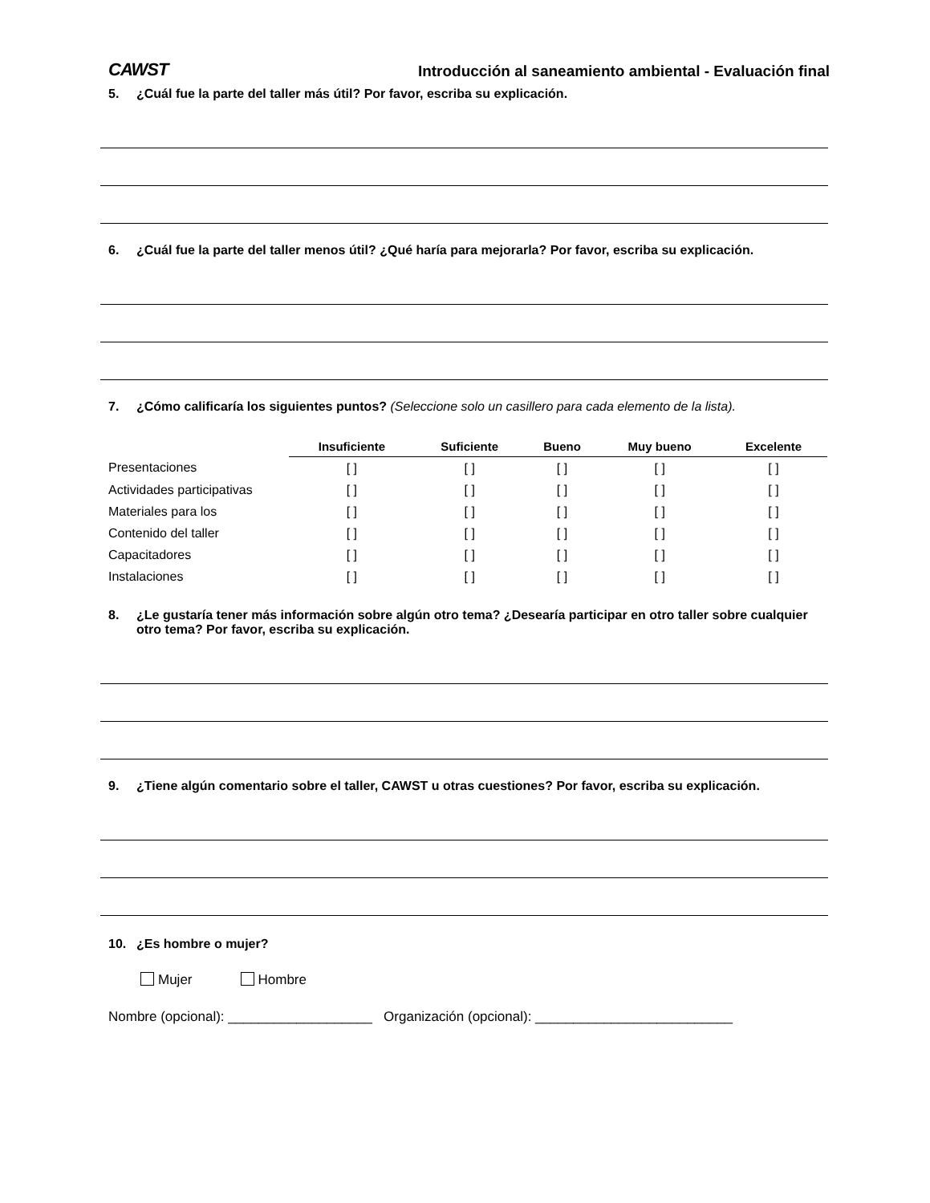CAWST Introducción al saneamiento ambiental - Evaluación final
5. ¿Cuál fue la parte del taller más útil? Por favor, escriba su explicación.
6. ¿Cuál fue la parte del taller menos útil? ¿Qué haría para mejorarla? Por favor, escriba su explicación.
7. ¿Cómo calificaría los siguientes puntos? (Seleccione solo un casillero para cada elemento de la lista).
| | Insuficiente | Suficiente | Bueno | Muy bueno | Excelente |
| --- | --- | --- | --- | --- | --- |
| Presentaciones | [ ] | [ ] | [ ] | [ ] | [ ] |
| Actividades participativas | [ ] | [ ] | [ ] | [ ] | [ ] |
| Materiales para los | [ ] | [ ] | [ ] | [ ] | [ ] |
| Contenido del taller | [ ] | [ ] | [ ] | [ ] | [ ] |
| Capacitadores | [ ] | [ ] | [ ] | [ ] | [ ] |
| Instalaciones | [ ] | [ ] | [ ] | [ ] | [ ] |
8. ¿Le gustaría tener más información sobre algún otro tema? ¿Desearía participar en otro taller sobre cualquier otro tema? Por favor, escriba su explicación.
9. ¿Tiene algún comentario sobre el taller, CAWST u otras cuestiones? Por favor, escriba su explicación.
10. ¿Es hombre o mujer?
Mujer Hombre
Nombre (opcional): ___________________ Organización (opcional): __________________________